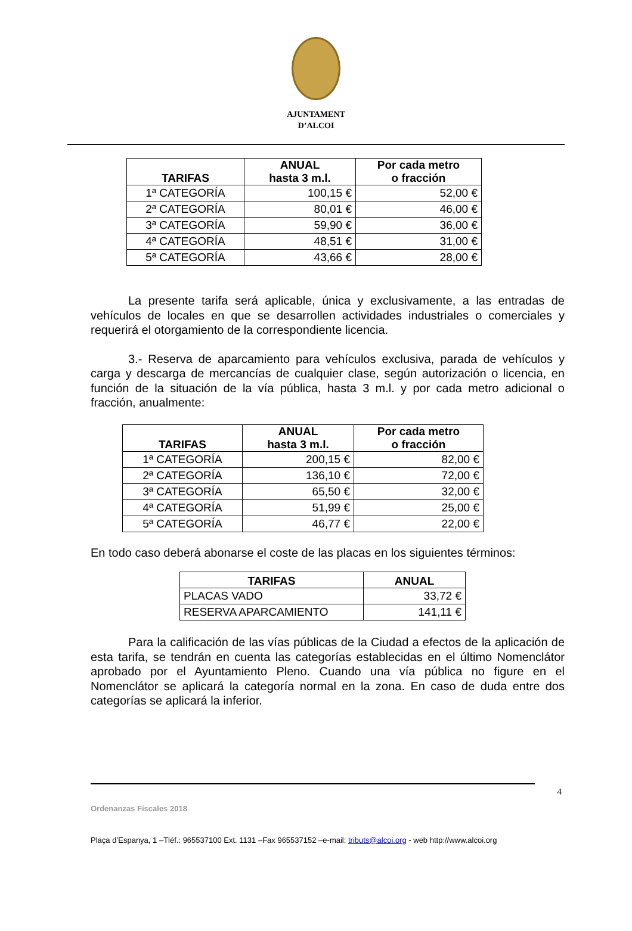AJUNTAMENT
D’ALCOI
| TARIFAS | ANUAL hasta 3 m.l. | Por cada metro o fracción |
| --- | --- | --- |
| 1ª CATEGORÍA | 100,15 € | 52,00 € |
| 2ª CATEGORÍA | 80,01 € | 46,00 € |
| 3ª CATEGORÍA | 59,90 € | 36,00 € |
| 4ª CATEGORÍA | 48,51 € | 31,00 € |
| 5ª CATEGORÍA | 43,66 € | 28,00 € |
La presente tarifa será aplicable, única y exclusivamente, a las entradas de vehículos de locales en que se desarrollen actividades industriales o comerciales y requerirá el otorgamiento de la correspondiente licencia.
3.- Reserva de aparcamiento para vehículos exclusiva, parada de vehículos y carga y descarga de mercancías de cualquier clase, según autorización o licencia, en función de la situación de la vía pública, hasta 3 m.l. y por cada metro adicional o fracción, anualmente:
| TARIFAS | ANUAL hasta 3 m.l. | Por cada metro o fracción |
| --- | --- | --- |
| 1ª CATEGORÍA | 200,15 € | 82,00 € |
| 2ª CATEGORÍA | 136,10 € | 72,00 € |
| 3ª CATEGORÍA | 65,50 € | 32,00 € |
| 4ª CATEGORÍA | 51,99 € | 25,00 € |
| 5ª CATEGORÍA | 46,77 € | 22,00 € |
En todo caso deberá abonarse el coste de las placas en los siguientes términos:
| TARIFAS | ANUAL |
| --- | --- |
| PLACAS VADO | 33,72 € |
| RESERVA APARCAMIENTO | 141,11 € |
Para la calificación de las vías públicas de la Ciudad a efectos de la aplicación de esta tarifa, se tendrán en cuenta las categorías establecidas en el último Nomenclátor aprobado por el Ayuntamiento Pleno. Cuando una vía pública no figure en el Nomenclátor se aplicará la categoría normal en la zona. En caso de duda entre dos categorías se aplicará la inferior.
4
Ordenanzas Fiscales 2018
Plaça d’Espanya, 1 –Tléf.: 965537100 Ext. 1131 –Fax 965537152 –e-mail: tributs@alcoi.org - web http://www.alcoi.org